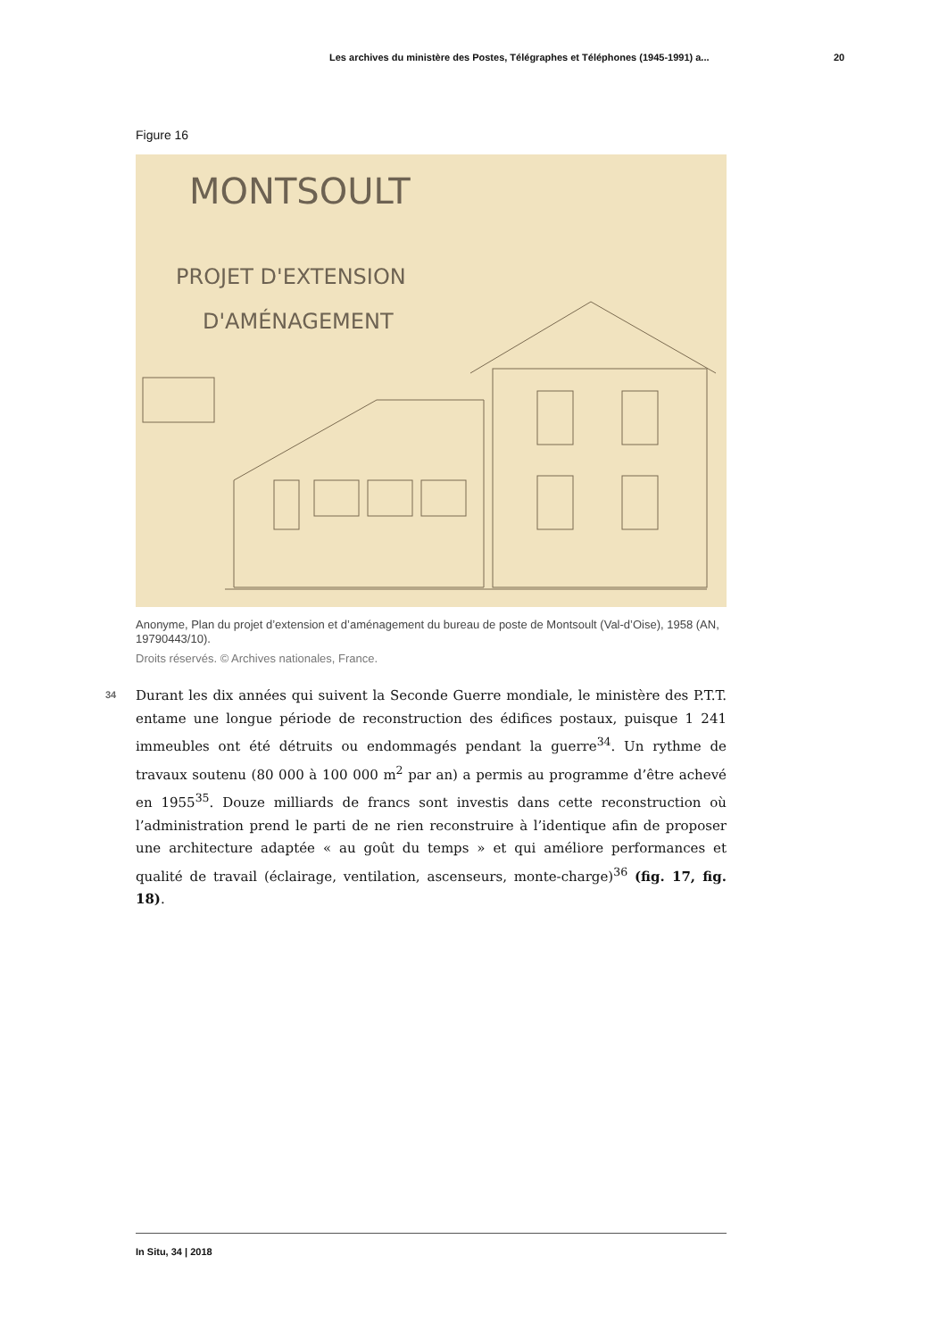Les archives du ministère des Postes, Télégraphes et Téléphones (1945-1991) a... 20
Figure 16
MONTSOULT
PROJET D'EXTENSION
D'AMÉNAGEMENT
Anonyme, Plan du projet d’extension et d’aménagement du bureau de poste de Montsoult (Val-d’Oise), 1958 (AN, 19790443/10).
Droits réservés. © Archives nationales, France.
34
Durant les dix années qui suivent la Seconde Guerre mondiale, le ministère des P.T.T. entame une longue période de reconstruction des édifices postaux, puisque 1 241 immeubles ont été détruits ou endommagés pendant la guerre<sup>34</sup>. Un rythme de travaux soutenu (80 000 à 100 000 m<sup>2</sup> par an) a permis au programme d’être achevé en 1955<sup>35</sup>. Douze milliards de francs sont investis dans cette reconstruction où l’administration prend le parti de ne rien reconstruire à l’identique afin de proposer une architecture adaptée « au goût du temps » et qui améliore performances et qualité de travail (éclairage, ventilation, ascenseurs, monte-charge)<sup>36</sup> (fig. 17, fig. 18).
In Situ, 34 | 2018